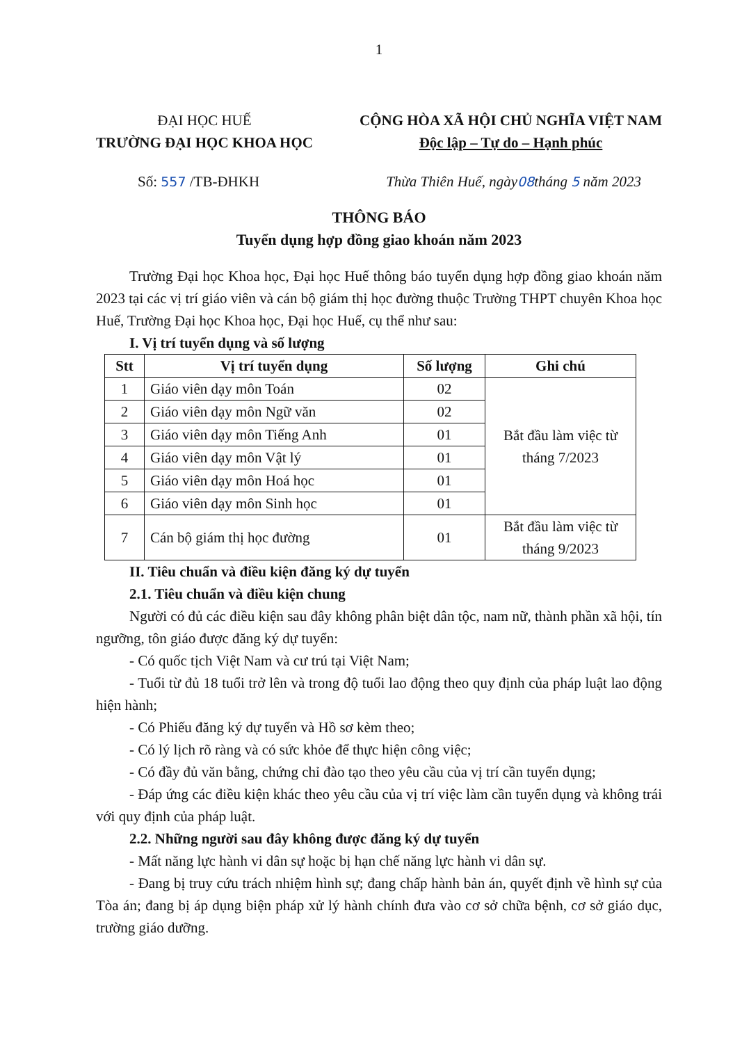1
ĐẠI HỌC HUẾ
TRƯỜNG ĐẠI HỌC KHOA HỌC
CỘNG HÒA XÃ HỘI CHỦ NGHĨA VIỆT NAM
Độc lập – Tự do – Hạnh phúc
Số: 557 /TB-ĐHKH Thừa Thiên Huế, ngày08tháng 5 năm 2023
THÔNG BÁO
Tuyển dụng hợp đồng giao khoán năm 2023
Trường Đại học Khoa học, Đại học Huế thông báo tuyển dụng hợp đồng giao khoán năm 2023 tại các vị trí giáo viên và cán bộ giám thị học đường thuộc Trường THPT chuyên Khoa học Huế, Trường Đại học Khoa học, Đại học Huế, cụ thể như sau:
I. Vị trí tuyển dụng và số lượng
| Stt | Vị trí tuyển dụng | Số lượng | Ghi chú |
| --- | --- | --- | --- |
| 1 | Giáo viên dạy môn Toán | 02 | Bắt đầu làm việc từ tháng 7/2023 |
| 2 | Giáo viên dạy môn Ngữ văn | 02 | |
| 3 | Giáo viên dạy môn Tiếng Anh | 01 | |
| 4 | Giáo viên dạy môn Vật lý | 01 | |
| 5 | Giáo viên dạy môn Hoá học | 01 | |
| 6 | Giáo viên dạy môn Sinh học | 01 | |
| 7 | Cán bộ giám thị học đường | 01 | Bắt đầu làm việc từ tháng 9/2023 |
II. Tiêu chuẩn và điều kiện đăng ký dự tuyển
2.1. Tiêu chuẩn và điều kiện chung
Người có đủ các điều kiện sau đây không phân biệt dân tộc, nam nữ, thành phần xã hội, tín ngưỡng, tôn giáo được đăng ký dự tuyển:
- Có quốc tịch Việt Nam và cư trú tại Việt Nam;
- Tuổi từ đủ 18 tuổi trở lên và trong độ tuổi lao động theo quy định của pháp luật lao động hiện hành;
- Có Phiếu đăng ký dự tuyển và Hồ sơ kèm theo;
- Có lý lịch rõ ràng và có sức khỏe để thực hiện công việc;
- Có đầy đủ văn bằng, chứng chỉ đào tạo theo yêu cầu của vị trí cần tuyển dụng;
- Đáp ứng các điều kiện khác theo yêu cầu của vị trí việc làm cần tuyển dụng và không trái với quy định của pháp luật.
2.2. Những người sau đây không được đăng ký dự tuyển
- Mất năng lực hành vi dân sự hoặc bị hạn chế năng lực hành vi dân sự.
- Đang bị truy cứu trách nhiệm hình sự; đang chấp hành bản án, quyết định về hình sự của Tòa án; đang bị áp dụng biện pháp xử lý hành chính đưa vào cơ sở chữa bệnh, cơ sở giáo dục, trường giáo dưỡng.